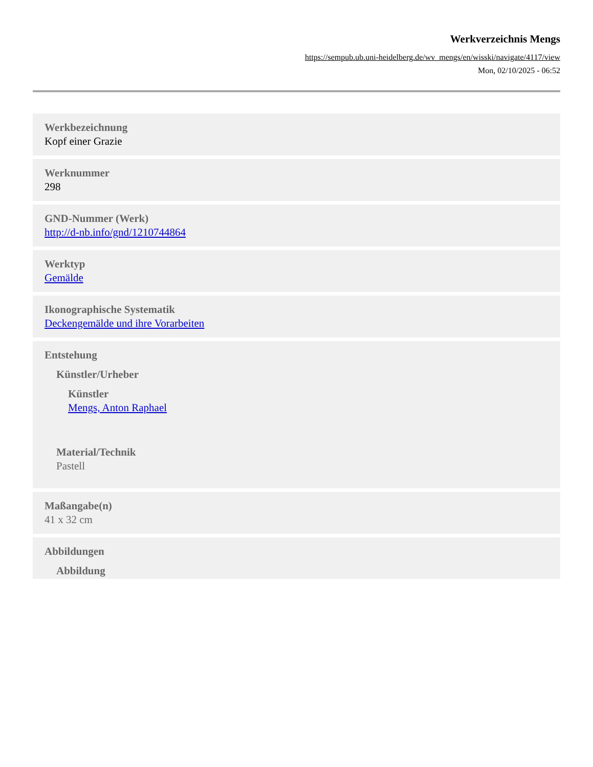Werkverzeichnis Mengs
https://sempub.ub.uni-heidelberg.de/wv_mengs/en/wisski/navigate/4117/view
Mon, 02/10/2025 - 06:52
Werkbezeichnung
Kopf einer Grazie
Werknummer
298
GND-Nummer (Werk)
http://d-nb.info/gnd/1210744864
Werktyp
Gemälde
Ikonographische Systematik
Deckengemälde und ihre Vorarbeiten
Entstehung
Künstler/Urheber
Künstler
Mengs, Anton Raphael
Material/Technik
Pastell
Maßangabe(n)
41 x 32 cm
Abbildungen
Abbildung